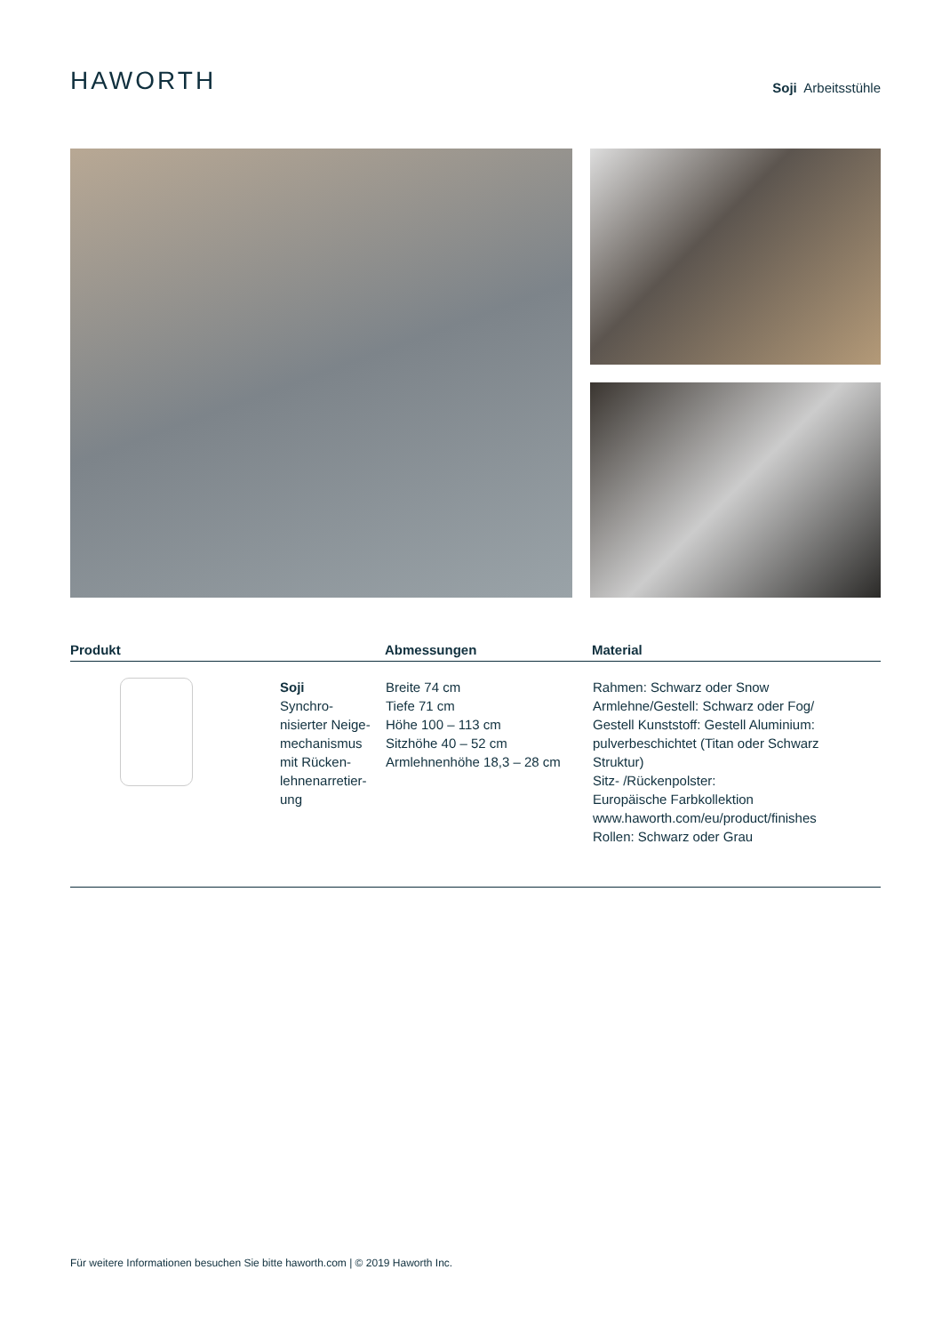HAWORTH
Soji Arbeitsstühle
| Produkt | | Abmessungen | Material |
| --- | --- | --- | --- |
| | Soji Synchro- nisierter Neige- mechanismus mit Rücken- lehnenarretier- ung | Breite 74 cm Tiefe 71 cm Höhe 100 – 113 cm Sitzhöhe 40 – 52 cm Armlehnenhöhe 18,3 – 28 cm | Rahmen: Schwarz oder Snow Armlehne/Gestell: Schwarz oder Fog/ Gestell Kunststoff: Gestell Aluminium: pulverbeschichtet (Titan oder Schwarz Struktur) Sitz- /Rückenpolster: Europäische Farbkollektion www.haworth.com/eu/product/finishes Rollen: Schwarz oder Grau |
Für weitere Informationen besuchen Sie bitte haworth.com | © 2019 Haworth Inc.